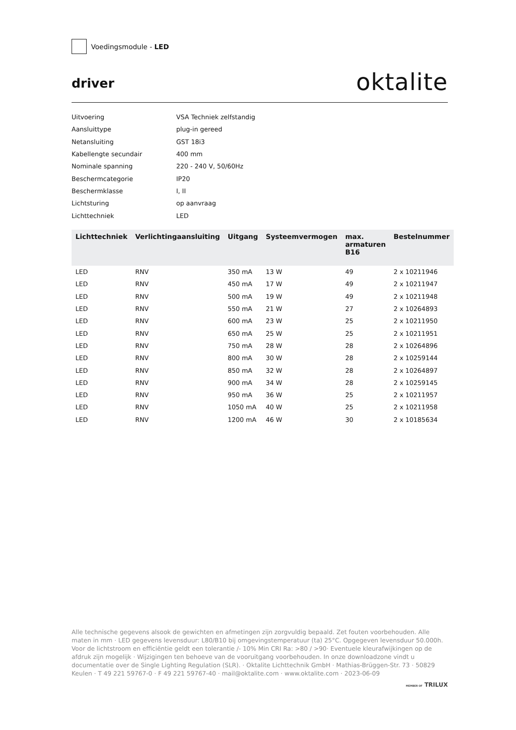Voedingsmodule - LED
driver
oktalite
Uitvoering VSA Techniek zelfstandig
Aansluittype plug-in gereed
Netansluiting GST 18i3
Kabellengte secundair 400 mm
Nominale spanning 220 - 240 V, 50/60Hz
Beschermcategorie IP20
Beschermklasse I, II
Lichtsturing op aanvraag
Lichttechniek LED
| Lichttechniek | Verlichtingaansluiting | Uitgang | Systeemvermogen | max. armaturen B16 | Bestelnummer |
| --- | --- | --- | --- | --- | --- |
| LED | RNV | 350 mA | 13 W | 49 | 2 x 10211946 |
| LED | RNV | 450 mA | 17 W | 49 | 2 x 10211947 |
| LED | RNV | 500 mA | 19 W | 49 | 2 x 10211948 |
| LED | RNV | 550 mA | 21 W | 27 | 2 x 10264893 |
| LED | RNV | 600 mA | 23 W | 25 | 2 x 10211950 |
| LED | RNV | 650 mA | 25 W | 25 | 2 x 10211951 |
| LED | RNV | 750 mA | 28 W | 28 | 2 x 10264896 |
| LED | RNV | 800 mA | 30 W | 28 | 2 x 10259144 |
| LED | RNV | 850 mA | 32 W | 28 | 2 x 10264897 |
| LED | RNV | 900 mA | 34 W | 28 | 2 x 10259145 |
| LED | RNV | 950 mA | 36 W | 25 | 2 x 10211957 |
| LED | RNV | 1050 mA | 40 W | 25 | 2 x 10211958 |
| LED | RNV | 1200 mA | 46 W | 30 | 2 x 10185634 |
Alle technische gegevens alsook de gewichten en afmetingen zijn zorgvuldig bepaald. Zet fouten voorbehouden. Alle maten in mm · LED gegevens levensduur: L80/B10 bij omgevingstemperatuur (ta) 25°C. Opgegeven levensduur 50.000h. Voor de lichtstroom en efficiëntie geldt een tolerantie /- 10% Min CRI Ra: >80 / >90· Eventuele kleurafwijkingen op de afdruk zijn mogelijk · Wijzigingen ten behoeve van de vooruitgang voorbehouden. In onze downloadzone vindt u documentatie over de Single Lighting Regulation (SLR). · Oktalite Lichttechnik GmbH · Mathias-Brüggen-Str. 73 · 50829 Keulen · T 49 221 59767-0 · F 49 221 59767-40 · mail@oktalite.com · www.oktalite.com · 2023-06-09
MEMBER OF TRILUX